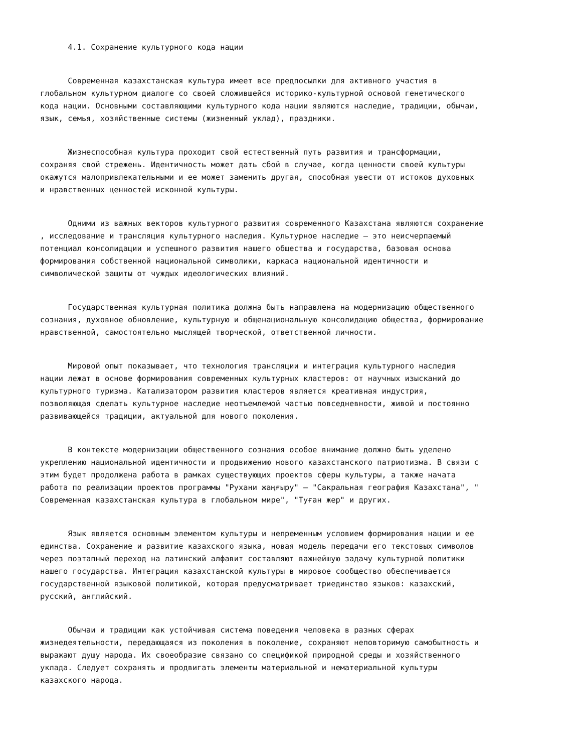4.1. Сохранение культурного кода нации
Современная казахстанская культура имеет все предпосылки для активного участия в глобальном культурном диалоге со своей сложившейся историко-культурной основой генетического кода нации. Основными составляющими культурного кода нации являются наследие, традиции, обычаи, язык, семья, хозяйственные системы (жизненный уклад), праздники.
Жизнеспособная культура проходит свой естественный путь развития и трансформации, сохраняя свой стрежень. Идентичность может дать сбой в случае, когда ценности своей культуры окажутся малопривлекательными и ее может заменить другая, способная увести от истоков духовных и нравственных ценностей исконной культуры.
Одними из важных векторов культурного развития современного Казахстана являются сохранение , исследование и трансляция культурного наследия. Культурное наследие – это неисчерпаемый потенциал консолидации и успешного развития нашего общества и государства, базовая основа формирования собственной национальной символики, каркаса национальной идентичности и символической защиты от чуждых идеологических влияний.
Государственная культурная политика должна быть направлена на модернизацию общественного сознания, духовное обновление, культурную и общенациональную консолидацию общества, формирование нравственной, самостоятельно мыслящей творческой, ответственной личности.
Мировой опыт показывает, что технология трансляции и интеграция культурного наследия нации лежат в основе формирования современных культурных кластеров: от научных изысканий до культурного туризма. Катализатором развития кластеров является креативная индустрия, позволяющая сделать культурное наследие неотъемлемой частью повседневности, живой и постоянно развивающейся традиции, актуальной для нового поколения.
В контексте модернизации общественного сознания особое внимание должно быть уделено укреплению национальной идентичности и продвижению нового казахстанского патриотизма. В связи с этим будет продолжена работа в рамках существующих проектов сферы культуры, а также начата работа по реализации проектов программы "Рухани жаңғыру" – "Сакральная география Казахстана", " Современная казахстанская культура в глобальном мире", "Туған жер" и других.
Язык является основным элементом культуры и непременным условием формирования нации и ее единства. Сохранение и развитие казахского языка, новая модель передачи его текстовых символов через поэтапный переход на латинский алфавит составляют важнейшую задачу культурной политики нашего государства. Интеграция казахстанской культуры в мировое сообщество обеспечивается государственной языковой политикой, которая предусматривает триединство языков: казахский, русский, английский.
Обычаи и традиции как устойчивая система поведения человека в разных сферах жизнедеятельности, передающаяся из поколения в поколение, сохраняют неповторимую самобытность и выражают душу народа. Их своеобразие связано со спецификой природной среды и хозяйственного уклада. Следует сохранять и продвигать элементы материальной и нематериальной культуры казахского народа.